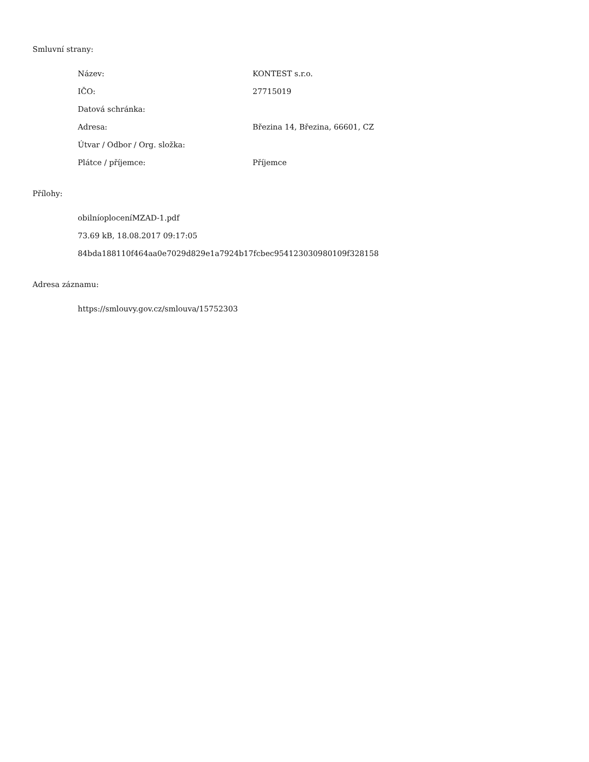Smluvní strany:
| Název: | KONTEST s.r.o. |
| IČO: | 27715019 |
| Datová schránka: | |
| Adresa: | Březina 14, Březina, 66601, CZ |
| Útvar / Odbor / Org. složka: | |
| Plátce / příjemce: | Příjemce |
Přílohy:
obilníoploceníMZAD-1.pdf
73.69 kB, 18.08.2017 09:17:05
84bda188110f464aa0e7029d829e1a7924b17fcbec954123030980109f328158
Adresa záznamu:
https://smlouvy.gov.cz/smlouva/15752303